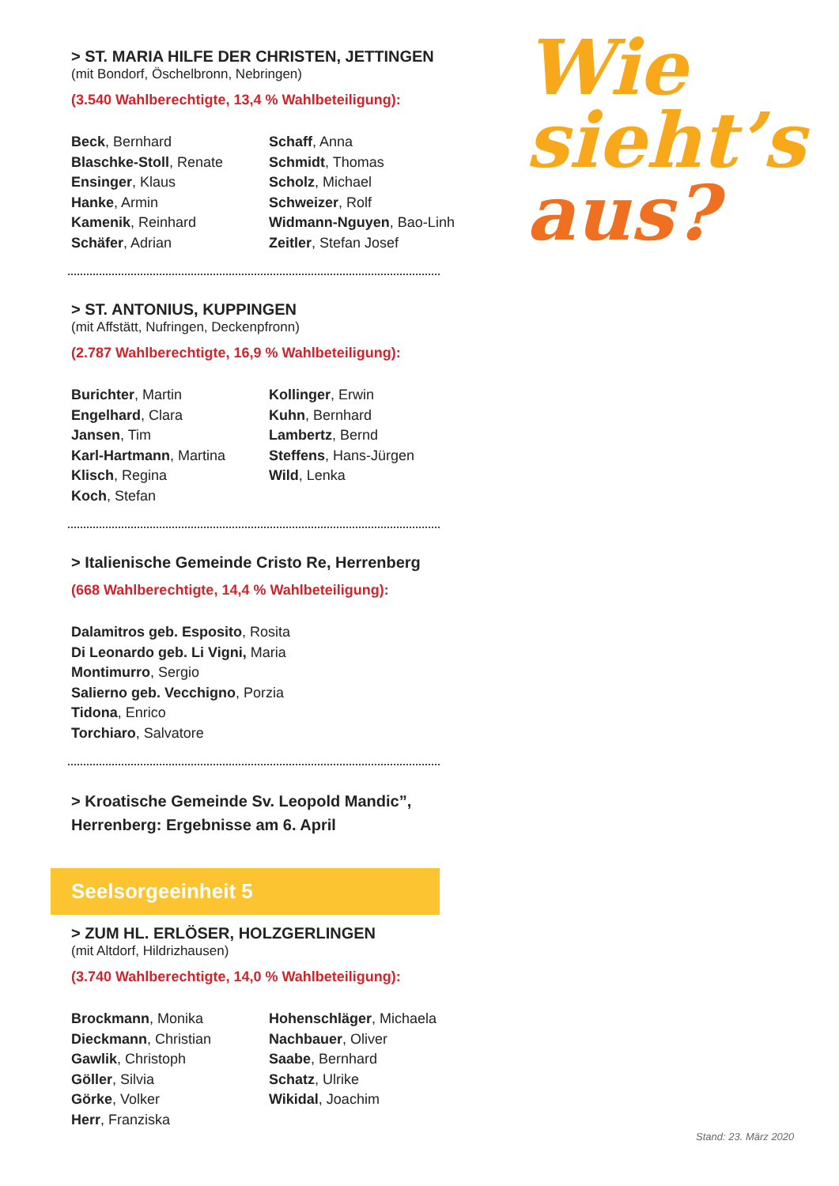> ST. MARIA HILFE DER CHRISTEN, JETTINGEN
(mit Bondorf, Öschelbronn, Nebringen)
(3.540 Wahlberechtigte, 13,4 % Wahlbeteiligung):
Beck, Bernhard
Blaschke-Stoll, Renate
Ensinger, Klaus
Hanke, Armin
Kamenik, Reinhard
Schäfer, Adrian
Schaff, Anna
Schmidt, Thomas
Scholz, Michael
Schweizer, Rolf
Widmann-Nguyen, Bao-Linh
Zeitler, Stefan Josef
> ST. ANTONIUS, KUPPINGEN
(mit Affstätt, Nufringen, Deckenpfronn)
(2.787 Wahlberechtigte, 16,9 % Wahlbeteiligung):
Burichter, Martin
Engelhard, Clara
Jansen, Tim
Karl-Hartmann, Martina
Klisch, Regina
Koch, Stefan
Kollinger, Erwin
Kuhn, Bernhard
Lambertz, Bernd
Steffens, Hans-Jürgen
Wild, Lenka
> Italienische Gemeinde Cristo Re, Herrenberg
(668 Wahlberechtigte, 14,4 % Wahlbeteiligung):
Dalamitros geb. Esposito, Rosita
Di Leonardo geb. Li Vigni, Maria
Montimurro, Sergio
Salierno geb. Vecchigno, Porzia
Tidona, Enrico
Torchiaro, Salvatore
> Kroatische Gemeinde Sv. Leopold Mandic”,
Herrenberg: Ergebnisse am 6. April
Seelsorgeeinheit 5
> ZUM HL. ERLÖSER, HOLZGERLINGEN
(mit Altdorf, Hildrizhausen)
(3.740 Wahlberechtigte, 14,0 % Wahlbeteiligung):
Brockmann, Monika
Dieckmann, Christian
Gawlik, Christoph
Göller, Silvia
Görke, Volker
Herr, Franziska
Hohenschläger, Michaela
Nachbauer, Oliver
Saabe, Bernhard
Schatz, Ulrike
Wikidal, Joachim
Wie
sieht’s
aus?
Stand: 23. März 2020